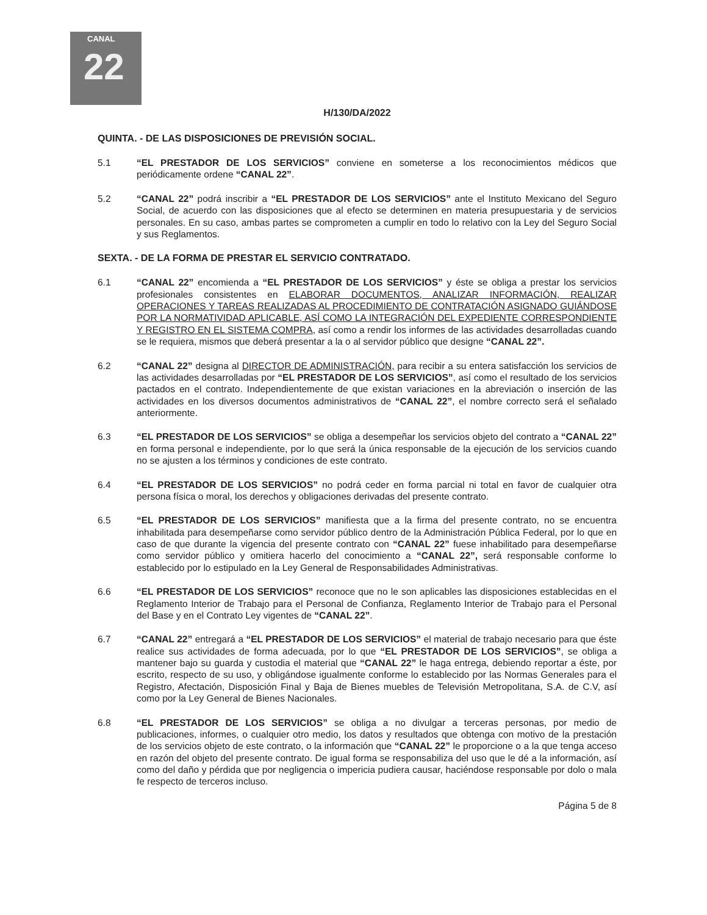CANAL
22
H/130/DA/2022
QUINTA. - DE LAS DISPOSICIONES DE PREVISIÓN SOCIAL.
5.1 “EL PRESTADOR DE LOS SERVICIOS” conviene en someterse a los reconocimientos médicos que periódicamente ordene “CANAL 22”.
5.2 “CANAL 22” podrá inscribir a “EL PRESTADOR DE LOS SERVICIOS” ante el Instituto Mexicano del Seguro Social, de acuerdo con las disposiciones que al efecto se determinen en materia presupuestaria y de servicios personales. En su caso, ambas partes se comprometen a cumplir en todo lo relativo con la Ley del Seguro Social y sus Reglamentos.
SEXTA. - DE LA FORMA DE PRESTAR EL SERVICIO CONTRATADO.
6.1 “CANAL 22” encomienda a “EL PRESTADOR DE LOS SERVICIOS” y éste se obliga a prestar los servicios profesionales consistentes en ELABORAR DOCUMENTOS, ANALIZAR INFORMACIÓN, REALIZAR OPERACIONES Y TAREAS REALIZADAS AL PROCEDIMIENTO DE CONTRATACIÓN ASIGNADO GUIÁNDOSE POR LA NORMATIVIDAD APLICABLE, ASÍ COMO LA INTEGRACIÓN DEL EXPEDIENTE CORRESPONDIENTE Y REGISTRO EN EL SISTEMA COMPRA, así como a rendir los informes de las actividades desarrolladas cuando se le requiera, mismos que deberá presentar a la o al servidor público que designe “CANAL 22”.
6.2 “CANAL 22” designa al DIRECTOR DE ADMINISTRACIÓN, para recibir a su entera satisfacción los servicios de las actividades desarrolladas por “EL PRESTADOR DE LOS SERVICIOS”, así como el resultado de los servicios pactados en el contrato. Independientemente de que existan variaciones en la abreviación o inserción de las actividades en los diversos documentos administrativos de “CANAL 22”, el nombre correcto será el señalado anteriormente.
6.3 “EL PRESTADOR DE LOS SERVICIOS” se obliga a desempeñar los servicios objeto del contrato a “CANAL 22” en forma personal e independiente, por lo que será la única responsable de la ejecución de los servicios cuando no se ajusten a los términos y condiciones de este contrato.
6.4 “EL PRESTADOR DE LOS SERVICIOS” no podrá ceder en forma parcial ni total en favor de cualquier otra persona física o moral, los derechos y obligaciones derivadas del presente contrato.
6.5 “EL PRESTADOR DE LOS SERVICIOS” manifiesta que a la firma del presente contrato, no se encuentra inhabilitada para desempeñarse como servidor público dentro de la Administración Pública Federal, por lo que en caso de que durante la vigencia del presente contrato con “CANAL 22” fuese inhabilitado para desempeñarse como servidor público y omitiera hacerlo del conocimiento a “CANAL 22”, será responsable conforme lo establecido por lo estipulado en la Ley General de Responsabilidades Administrativas.
6.6 “EL PRESTADOR DE LOS SERVICIOS” reconoce que no le son aplicables las disposiciones establecidas en el Reglamento Interior de Trabajo para el Personal de Confianza, Reglamento Interior de Trabajo para el Personal del Base y en el Contrato Ley vigentes de “CANAL 22”.
6.7 “CANAL 22” entregará a “EL PRESTADOR DE LOS SERVICIOS” el material de trabajo necesario para que éste realice sus actividades de forma adecuada, por lo que “EL PRESTADOR DE LOS SERVICIOS”, se obliga a mantener bajo su guarda y custodia el material que “CANAL 22” le haga entrega, debiendo reportar a éste, por escrito, respecto de su uso, y obligándose igualmente conforme lo establecido por las Normas Generales para el Registro, Afectación, Disposición Final y Baja de Bienes muebles de Televisión Metropolitana, S.A. de C.V, así como por la Ley General de Bienes Nacionales.
6.8 “EL PRESTADOR DE LOS SERVICIOS” se obliga a no divulgar a terceras personas, por medio de publicaciones, informes, o cualquier otro medio, los datos y resultados que obtenga con motivo de la prestación de los servicios objeto de este contrato, o la información que “CANAL 22” le proporcione o a la que tenga acceso en razón del objeto del presente contrato. De igual forma se responsabiliza del uso que le dé a la información, así como del daño y pérdida que por negligencia o impericia pudiera causar, haciéndose responsable por dolo o mala fe respecto de terceros incluso.
Página 5 de 8